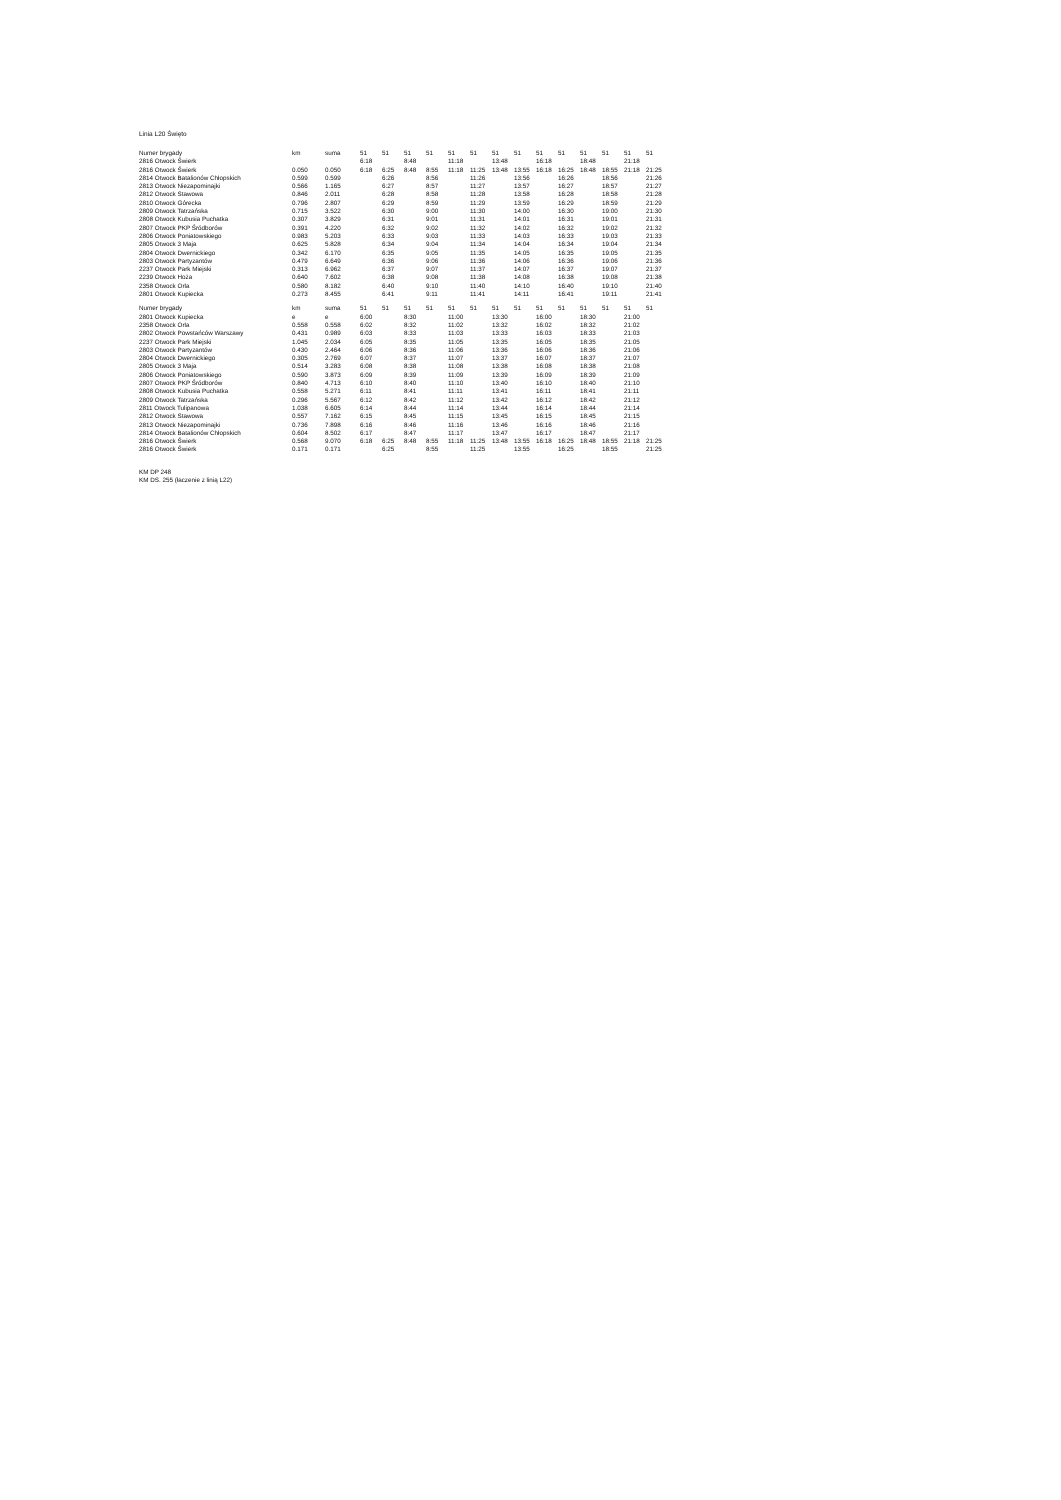Linia L20 Święto
| Numer brygady | km | suma | 51 | 51 | 51 | 51 | 51 | 51 | 51 | 51 | 51 | 51 | 51 | 51 | 51 | 51 |
| --- | --- | --- | --- | --- | --- | --- | --- | --- | --- | --- | --- | --- | --- | --- | --- | --- |
| 2816 Otwock Świerk | | | 6:18 | | 8:48 | | 11:18 | | 13:48 | | 16:18 | | 18:48 | | 21:18 | |
| 2816 Otwock Świerk | 0.050 | 0.050 | 6:18 | 6:25 | 8:48 | 8:55 | 11:18 | 11:25 | 13:48 | 13:55 | 16:18 | 16:25 | 18:48 | 18:55 | 21:18 | 21:25 |
| 2814 Otwock Batalionów Chłopskich | 0.599 | 0.599 | | 6:26 | | 8:56 | | 11:26 | | 13:56 | | 16:26 | | 18:56 | | 21:26 |
| 2813 Otwock Niezapominajki | 0.566 | 1.165 | | 6:27 | | 8:57 | | 11:27 | | 13:57 | | 16:27 | | 18:57 | | 21:27 |
| 2812 Otwock Stawowa | 0.846 | 2.011 | | 6:28 | | 8:58 | | 11:28 | | 13:58 | | 16:28 | | 18:58 | | 21:28 |
| 2810 Otwock Górecka | 0.796 | 2.807 | | 6:29 | | 8:59 | | 11:29 | | 13:59 | | 16:29 | | 18:59 | | 21:29 |
| 2809 Otwock Tatrzańska | 0.715 | 3.522 | | 6:30 | | 9:00 | | 11:30 | | 14:00 | | 16:30 | | 19:00 | | 21:30 |
| 2808 Otwock Kubusia Puchatka | 0.307 | 3.829 | | 6:31 | | 9:01 | | 11:31 | | 14:01 | | 16:31 | | 19:01 | | 21:31 |
| 2807 Otwock PKP Śródborów | 0.391 | 4.220 | | 6:32 | | 9:02 | | 11:32 | | 14:02 | | 16:32 | | 19:02 | | 21:32 |
| 2806 Otwock Poniatowskiego | 0.983 | 5.203 | | 6:33 | | 9:03 | | 11:33 | | 14:03 | | 16:33 | | 19:03 | | 21:33 |
| 2805 Otwock 3 Maja | 0.625 | 5.828 | | 6:34 | | 9:04 | | 11:34 | | 14:04 | | 16:34 | | 19:04 | | 21:34 |
| 2804 Otwock Dwernickiego | 0.342 | 6.170 | | 6:35 | | 9:05 | | 11:35 | | 14:05 | | 16:35 | | 19:05 | | 21:35 |
| 2803 Otwock Partyzantów | 0.479 | 6.649 | | 6:36 | | 9:06 | | 11:36 | | 14:06 | | 16:36 | | 19:06 | | 21:36 |
| 2237 Otwock Park Miejski | 0.313 | 6.962 | | 6:37 | | 9:07 | | 11:37 | | 14:07 | | 16:37 | | 19:07 | | 21:37 |
| 2239 Otwock Hoża | 0.640 | 7.602 | | 6:38 | | 9:08 | | 11:38 | | 14:08 | | 16:38 | | 19:08 | | 21:38 |
| 2358 Otwock Orla | 0.580 | 8.182 | | 6:40 | | 9:10 | | 11:40 | | 14:10 | | 16:40 | | 19:10 | | 21:40 |
| 2801 Otwock Kupiecka | 0.273 | 8.455 | | 6:41 | | 9:11 | | 11:41 | | 14:11 | | 16:41 | | 19:11 | | 21:41 |
| Numer brygady | km | suma | 51 | 51 | 51 | 51 | 51 | 51 | 51 | 51 | 51 | 51 | 51 | 51 | 51 | 51 |
| --- | --- | --- | --- | --- | --- | --- | --- | --- | --- | --- | --- | --- | --- | --- | --- | --- |
| 2801 Otwock Kupiecka | e | e | 6:00 | | 8:30 | | 11:00 | | 13:30 | | 16:00 | | 18:30 | | 21:00 | |
| 2358 Otwock Orla | 0.558 | 0.558 | 6:02 | | 8:32 | | 11:02 | | 13:32 | | 16:02 | | 18:32 | | 21:02 | |
| 2802 Otwock Powstańców Warszawy | 0.431 | 0.989 | 6:03 | | 8:33 | | 11:03 | | 13:33 | | 16:03 | | 18:33 | | 21:03 | |
| 2237 Otwock Park Miejski | 1.045 | 2.034 | 6:05 | | 8:35 | | 11:05 | | 13:35 | | 16:05 | | 18:35 | | 21:05 | |
| 2803 Otwock Partyzantów | 0.430 | 2.464 | 6:06 | | 8:36 | | 11:06 | | 13:36 | | 16:06 | | 18:36 | | 21:06 | |
| 2804 Otwock Dwernickiego | 0.305 | 2.769 | 6:07 | | 8:37 | | 11:07 | | 13:37 | | 16:07 | | 18:37 | | 21:07 | |
| 2805 Otwock 3 Maja | 0.514 | 3.283 | 6:08 | | 8:38 | | 11:08 | | 13:38 | | 16:08 | | 18:38 | | 21:08 | |
| 2806 Otwock Poniatowskiego | 0.590 | 3.873 | 6:09 | | 8:39 | | 11:09 | | 13:39 | | 16:09 | | 18:39 | | 21:09 | |
| 2807 Otwock PKP Śródborów | 0.840 | 4.713 | 6:10 | | 8:40 | | 11:10 | | 13:40 | | 16:10 | | 18:40 | | 21:10 | |
| 2808 Otwock Kubusia Puchatka | 0.558 | 5.271 | 6:11 | | 8:41 | | 11:11 | | 13:41 | | 16:11 | | 18:41 | | 21:11 | |
| 2809 Otwock Tatrzańska | 0.296 | 5.567 | 6:12 | | 8:42 | | 11:12 | | 13:42 | | 16:12 | | 18:42 | | 21:12 | |
| 2811 Otwock Tulipanowa | 1.038 | 6.605 | 6:14 | | 8:44 | | 11:14 | | 13:44 | | 16:14 | | 18:44 | | 21:14 | |
| 2812 Otwock Stawowa | 0.557 | 7.162 | 6:15 | | 8:45 | | 11:15 | | 13:45 | | 16:15 | | 18:45 | | 21:15 | |
| 2813 Otwock Niezapominajki | 0.736 | 7.898 | 6:16 | | 8:46 | | 11:16 | | 13:46 | | 16:16 | | 18:46 | | 21:16 | |
| 2814 Otwock Batalionów Chłopskich | 0.604 | 8.502 | 6:17 | | 8:47 | | 11:17 | | 13:47 | | 16:17 | | 18:47 | | 21:17 | |
| 2816 Otwock Świerk | 0.568 | 9.070 | 6:18 | 6:25 | 8:48 | 8:55 | 11:18 | 11:25 | 13:48 | 13:55 | 16:18 | 16:25 | 18:48 | 18:55 | 21:18 | 21:25 |
| 2816 Otwock Świerk | 0.171 | 0.171 | | 6:25 | | 8:55 | | 11:25 | | 13:55 | | 16:25 | | 18:55 | | 21:25 |
KM DP 248
KM DS. 255 (łaczenie z linią L22)